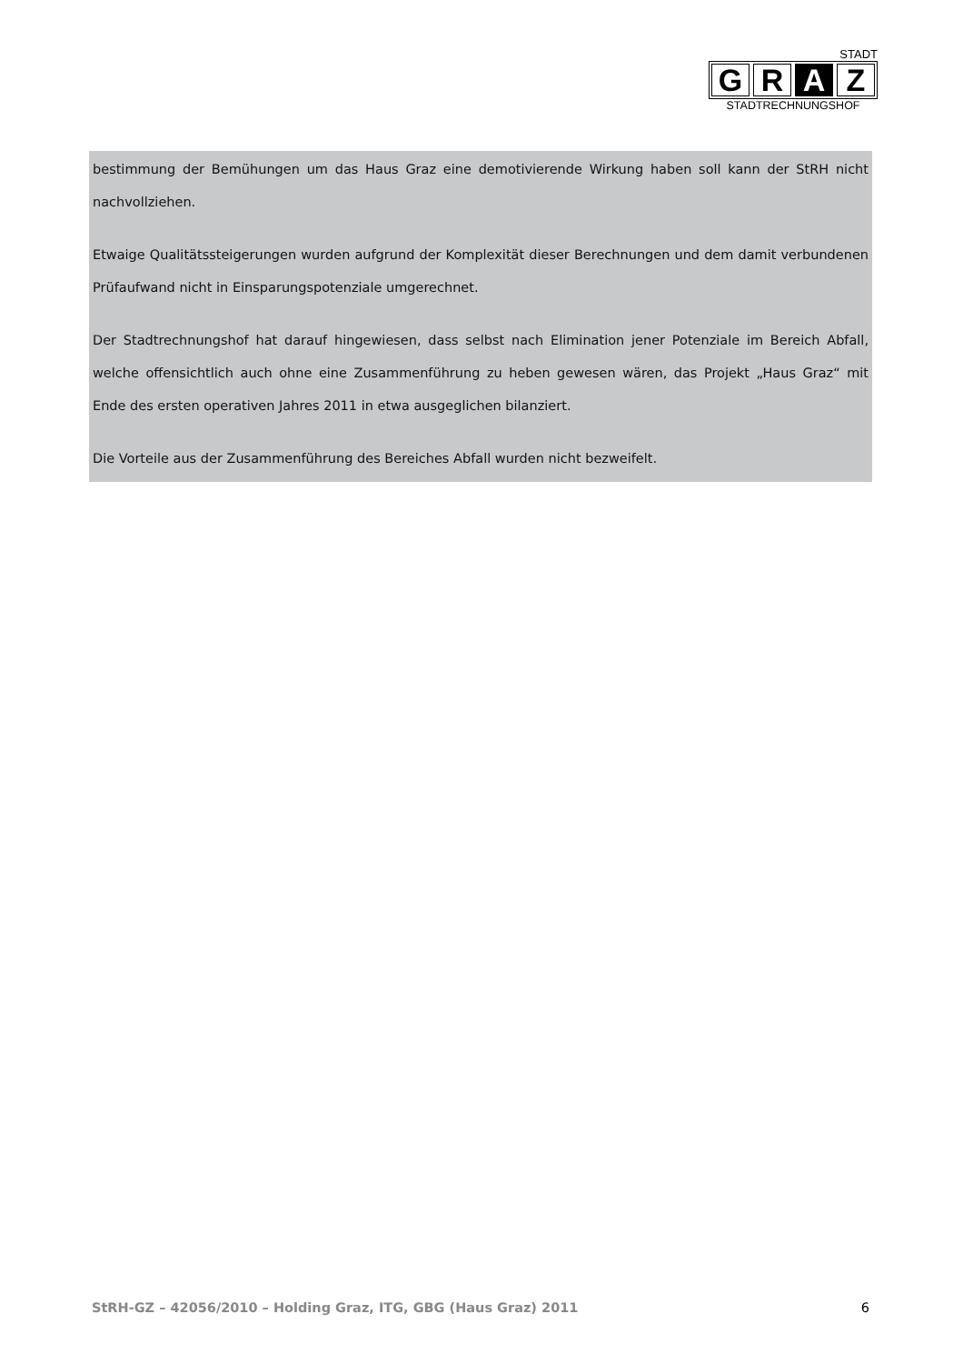STADT
G R A Z
STADTRECHNUNGSHOF
bestimmung der Bemühungen um das Haus Graz eine demotivierende Wirkung haben soll kann der StRH nicht nachvollziehen.
Etwaige Qualitätssteigerungen wurden aufgrund der Komplexität dieser Berechnungen und dem damit verbundenen Prüfaufwand nicht in Einsparungspotenziale umgerechnet.
Der Stadtrechnungshof hat darauf hingewiesen, dass selbst nach Elimination jener Potenziale im Bereich Abfall, welche offensichtlich auch ohne eine Zusammenführung zu heben gewesen wären, das Projekt „Haus Graz“ mit Ende des ersten operativen Jahres 2011 in etwa ausgeglichen bilanziert.
Die Vorteile aus der Zusammenführung des Bereiches Abfall wurden nicht bezweifelt.
StRH-GZ – 42056/2010 – Holding Graz, ITG, GBG (Haus Graz) 2011 6